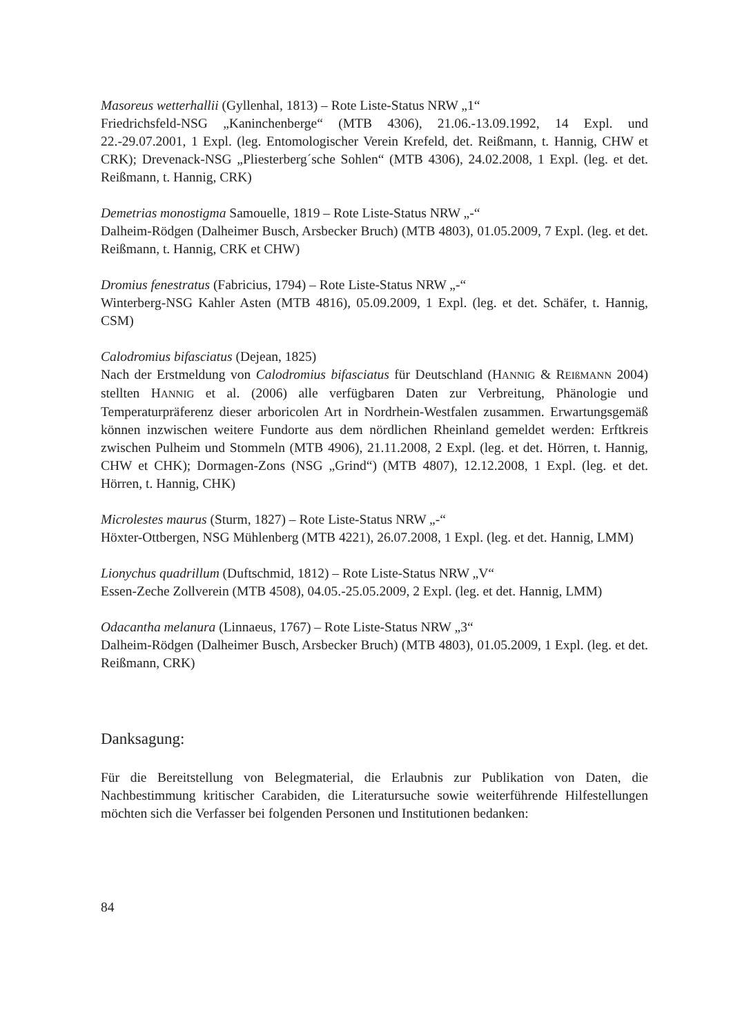Masoreus wetterhallii (Gyllenhal, 1813) – Rote Liste-Status NRW „1“
Friedrichsfeld-NSG „Kaninchenberge“ (MTB 4306), 21.06.-13.09.1992, 14 Expl. und 22.-29.07.2001, 1 Expl. (leg. Entomologischer Verein Krefeld, det. Reißmann, t. Hannig, CHW et CRK); Drevenack-NSG „Pliesterberg´sche Sohlen“ (MTB 4306), 24.02.2008, 1 Expl. (leg. et det. Reißmann, t. Hannig, CRK)
Demetrias monostigma Samouelle, 1819 – Rote Liste-Status NRW „-“
Dalheim-Rödgen (Dalheimer Busch, Arsbecker Bruch) (MTB 4803), 01.05.2009, 7 Expl. (leg. et det. Reißmann, t. Hannig, CRK et CHW)
Dromius fenestratus (Fabricius, 1794) – Rote Liste-Status NRW „-“
Winterberg-NSG Kahler Asten (MTB 4816), 05.09.2009, 1 Expl. (leg. et det. Schäfer, t. Hannig, CSM)
Calodromius bifasciatus (Dejean, 1825)
Nach der Erstmeldung von Calodromius bifasciatus für Deutschland (HANNIG & REIßMANN 2004) stellten HANNIG et al. (2006) alle verfügbaren Daten zur Verbreitung, Phänologie und Temperaturpräferenz dieser arboricolen Art in Nordrhein-Westfalen zusammen. Erwartungsgemäß können inzwischen weitere Fundorte aus dem nördlichen Rheinland gemeldet werden: Erftkreis zwischen Pulheim und Stommeln (MTB 4906), 21.11.2008, 2 Expl. (leg. et det. Hörren, t. Hannig, CHW et CHK); Dormagen-Zons (NSG „Grind“) (MTB 4807), 12.12.2008, 1 Expl. (leg. et det. Hörren, t. Hannig, CHK)
Microlestes maurus (Sturm, 1827) – Rote Liste-Status NRW „-“
Höxter-Ottbergen, NSG Mühlenberg (MTB 4221), 26.07.2008, 1 Expl. (leg. et det. Hannig, LMM)
Lionychus quadrillum (Duftschmid, 1812) – Rote Liste-Status NRW „V“
Essen-Zeche Zollverein (MTB 4508), 04.05.-25.05.2009, 2 Expl. (leg. et det. Hannig, LMM)
Odacantha melanura (Linnaeus, 1767) – Rote Liste-Status NRW „3“
Dalheim-Rödgen (Dalheimer Busch, Arsbecker Bruch) (MTB 4803), 01.05.2009, 1 Expl. (leg. et det. Reißmann, CRK)
Danksagung:
Für die Bereitstellung von Belegmaterial, die Erlaubnis zur Publikation von Daten, die Nachbestimmung kritischer Carabiden, die Literatursuche sowie weiterführende Hilfestellungen möchten sich die Verfasser bei folgenden Personen und Institutionen bedanken:
84